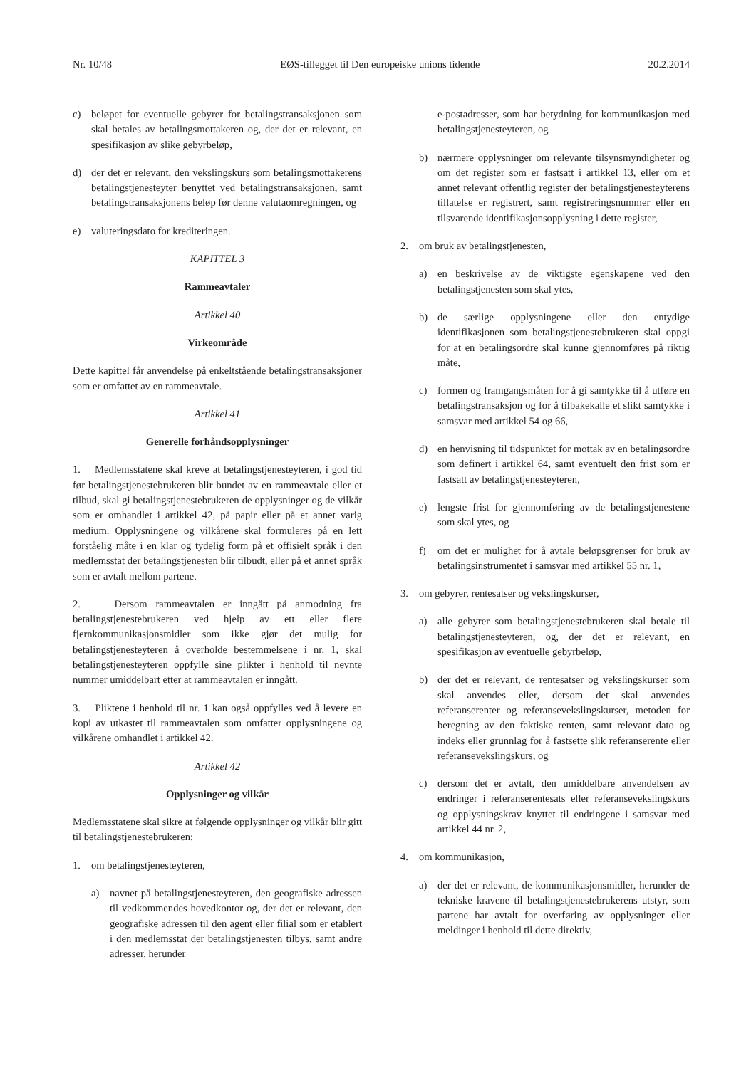Nr. 10/48 EØS-tillegget til Den europeiske unions tidende 20.2.2014
c) beløpet for eventuelle gebyrer for betalingstransaksjonen som skal betales av betalingsmottakeren og, der det er relevant, en spesifikasjon av slike gebyrbeløp,
d) der det er relevant, den vekslingskurs som betalingsmottakerens betalingstjenesteyter benyttet ved betalingstransaksjonen, samt betalingstransaksjonens beløp før denne valutaomregningen, og
e) valuteringsdato for krediteringen.
KAPITTEL 3
Rammeavtaler
Artikkel 40
Virkeområde
Dette kapittel får anvendelse på enkeltstående betalingstransaksjoner som er omfattet av en rammeavtale.
Artikkel 41
Generelle forhåndsopplysninger
1. Medlemsstatene skal kreve at betalingstjenesteyteren, i god tid før betalingstjenestebrukeren blir bundet av en rammeavtale eller et tilbud, skal gi betalingstjenestebrukeren de opplysninger og de vilkår som er omhandlet i artikkel 42, på papir eller på et annet varig medium. Opplysningene og vilkårene skal formuleres på en lett forståelig måte i en klar og tydelig form på et offisielt språk i den medlemsstat der betalingstjenesten blir tilbudt, eller på et annet språk som er avtalt mellom partene.
2. Dersom rammeavtalen er inngått på anmodning fra betalingstjenestebrukeren ved hjelp av ett eller flere fjernkommunikasjonsmidler som ikke gjør det mulig for betalingstjenesteyteren å overholde bestemmelsene i nr. 1, skal betalingstjenesteyteren oppfylle sine plikter i henhold til nevnte nummer umiddelbart etter at rammeavtalen er inngått.
3. Pliktene i henhold til nr. 1 kan også oppfylles ved å levere en kopi av utkastet til rammeavtalen som omfatter opplysningene og vilkårene omhandlet i artikkel 42.
Artikkel 42
Opplysninger og vilkår
Medlemsstatene skal sikre at følgende opplysninger og vilkår blir gitt til betalingstjenestebrukeren:
1. om betalingstjenesteyteren,
a) navnet på betalingstjenesteyteren, den geografiske adressen til vedkommendes hovedkontor og, der det er relevant, den geografiske adressen til den agent eller filial som er etablert i den medlemsstat der betalingstjenesten tilbys, samt andre adresser, herunder
e-postadresser, som har betydning for kommunikasjon med betalingstjenesteyteren, og
b) nærmere opplysninger om relevante tilsynsmyndigheter og om det register som er fastsatt i artikkel 13, eller om et annet relevant offentlig register der betalingstjenesteyterens tillatelse er registrert, samt registreringsnummer eller en tilsvarende identifikasjonsopplysning i dette register,
2. om bruk av betalingstjenesten,
a) en beskrivelse av de viktigste egenskapene ved den betalingstjenesten som skal ytes,
b) de særlige opplysningene eller den entydige identifikasjonen som betalingstjenestebrukeren skal oppgi for at en betalingsordre skal kunne gjennomføres på riktig måte,
c) formen og framgangsmåten for å gi samtykke til å utføre en betalingstransaksjon og for å tilbakekalle et slikt samtykke i samsvar med artikkel 54 og 66,
d) en henvisning til tidspunktet for mottak av en betalingsordre som definert i artikkel 64, samt eventuelt den frist som er fastsatt av betalingstjenesteyteren,
e) lengste frist for gjennomføring av de betalingstjenestene som skal ytes, og
f) om det er mulighet for å avtale beløpsgrenser for bruk av betalingsinstrumentet i samsvar med artikkel 55 nr. 1,
3. om gebyrer, rentesatser og vekslingskurser,
a) alle gebyrer som betalingstjenestebrukeren skal betale til betalingstjenesteyteren, og, der det er relevant, en spesifikasjon av eventuelle gebyrbeløp,
b) der det er relevant, de rentesatser og vekslingskurser som skal anvendes eller, dersom det skal anvendes referanserenter og referansevekslingskurser, metoden for beregning av den faktiske renten, samt relevant dato og indeks eller grunnlag for å fastsette slik referanserente eller referansevekslingskurs, og
c) dersom det er avtalt, den umiddelbare anvendelsen av endringer i referanserentesats eller referansevekslingskurs og opplysningskrav knyttet til endringene i samsvar med artikkel 44 nr. 2,
4. om kommunikasjon,
a) der det er relevant, de kommunikasjonsmidler, herunder de tekniske kravene til betalingstjenestebrukerens utstyr, som partene har avtalt for overføring av opplysninger eller meldinger i henhold til dette direktiv,